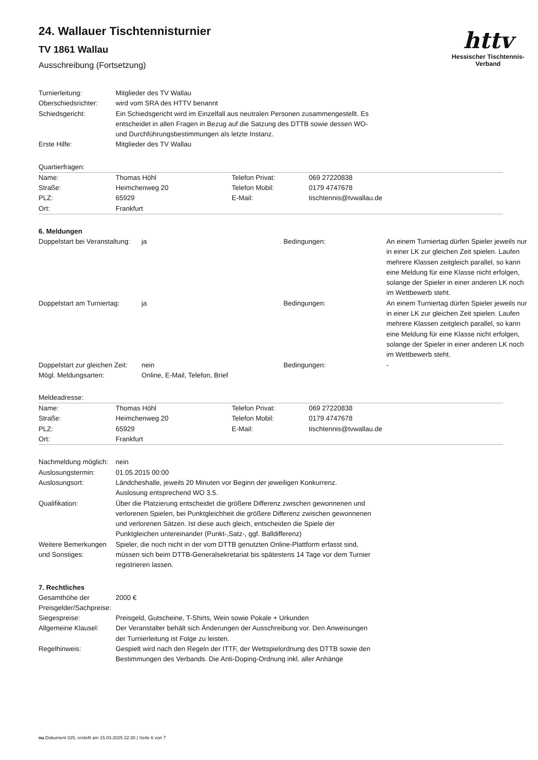httv
Hessischer Tischtennis-Verband
24. Wallauer Tischtennisturnier
TV 1861 Wallau
Ausschreibung (Fortsetzung)
| Turnierleitung: | Mitglieder des TV Wallau |
| Oberschiedsrichter: | wird vom SRA des HTTV benannt |
| Schiedsgericht: | Ein Schiedsgericht wird im Einzelfall aus neutralen Personen zusammengestellt. Es entscheidet in allen Fragen in Bezug auf die Satzung des DTTB sowie dessen WO- und Durchführungsbestimmungen als letzte Instanz. |
| Erste Hilfe: | Mitglieder des TV Wallau |
Quartierfragen:
| Name: | Thomas Höhl | Telefon Privat: | 069 27220838 |
| Straße: | Heimchenweg 20 | Telefon Mobil: | 0179 4747678 |
| PLZ: | 65929 | E-Mail: | tischtennis@tvwallau.de |
| Ort: | Frankfurt | | |
6. Meldungen
| Doppelstart bei Veranstaltung: | ja | Bedingungen: | An einem Turniertag dürfen Spieler jeweils nur in einer LK zur gleichen Zeit spielen. Laufen mehrere Klassen zeitgleich parallel, so kann eine Meldung für eine Klasse nicht erfolgen, solange der Spieler in einer anderen LK noch im Wettbewerb steht. |
| Doppelstart am Turniertag: | ja | Bedingungen: | An einem Turniertag dürfen Spieler jeweils nur in einer LK zur gleichen Zeit spielen. Laufen mehrere Klassen zeitgleich parallel, so kann eine Meldung für eine Klasse nicht erfolgen, solange der Spieler in einer anderen LK noch im Wettbewerb steht. |
| Doppelstart zur gleichen Zeit: | nein | Bedingungen: | - |
| Mögl. Meldungsarten: | Online, E-Mail, Telefon, Brief | | |
Meldeadresse:
| Name: | Thomas Höhl | Telefon Privat: | 069 27220838 |
| Straße: | Heimchenweg 20 | Telefon Mobil: | 0179 4747678 |
| PLZ: | 65929 | E-Mail: | tischtennis@tvwallau.de |
| Ort: | Frankfurt | | |
| Nachmeldung möglich: | nein |
| Auslosungstermin: | 01.05.2015 00:00 |
| Auslosungsort: | Ländcheshalle, jeweils 20 Minuten vor Beginn der jeweiligen Konkurrenz. Auslosung entsprechend WO 3.5. |
| Qualifikation: | Über die Platzierung entscheidet die größere Differenz zwischen gewonnenen und verlorenen Spielen, bei Punktgleichheit die größere Differenz zwischen gewonnenen und verlorenen Sätzen. Ist diese auch gleich, entscheiden die Spiele der Punktgleichen untereinander (Punkt-,Satz-, ggf. Balldifferenz) |
| Weitere Bemerkungen und Sonstiges: | Spieler, die noch nicht in der vom DTTB genutzten Online-Plattform erfasst sind, müssen sich beim DTTB-Generalsekretariat bis spätestens 14 Tage vor dem Turnier registrieren lassen. |
7. Rechtliches
| Gesamthöhe der Preisgelder/Sachpreise: | 2000 € |
| Siegespreise: | Preisgeld, Gutscheine, T-Shirts, Wein sowie Pokale + Urkunden |
| Allgemeine Klausel: | Der Veranstalter behält sich Änderungen der Ausschreibung vor. Den Anweisungen der Turnierleitung ist Folge zu leisten. |
| Regelhinweis: | Gespielt wird nach den Regeln der ITTF, der Wettspielordnung des DTTB sowie den Bestimmungen des Verbands. Die Anti-Doping-Ordnung inkl. aller Anhänge |
nu.Dokument 025, erstellt am 15.03.2025 22:30 | Seite 6 von 7